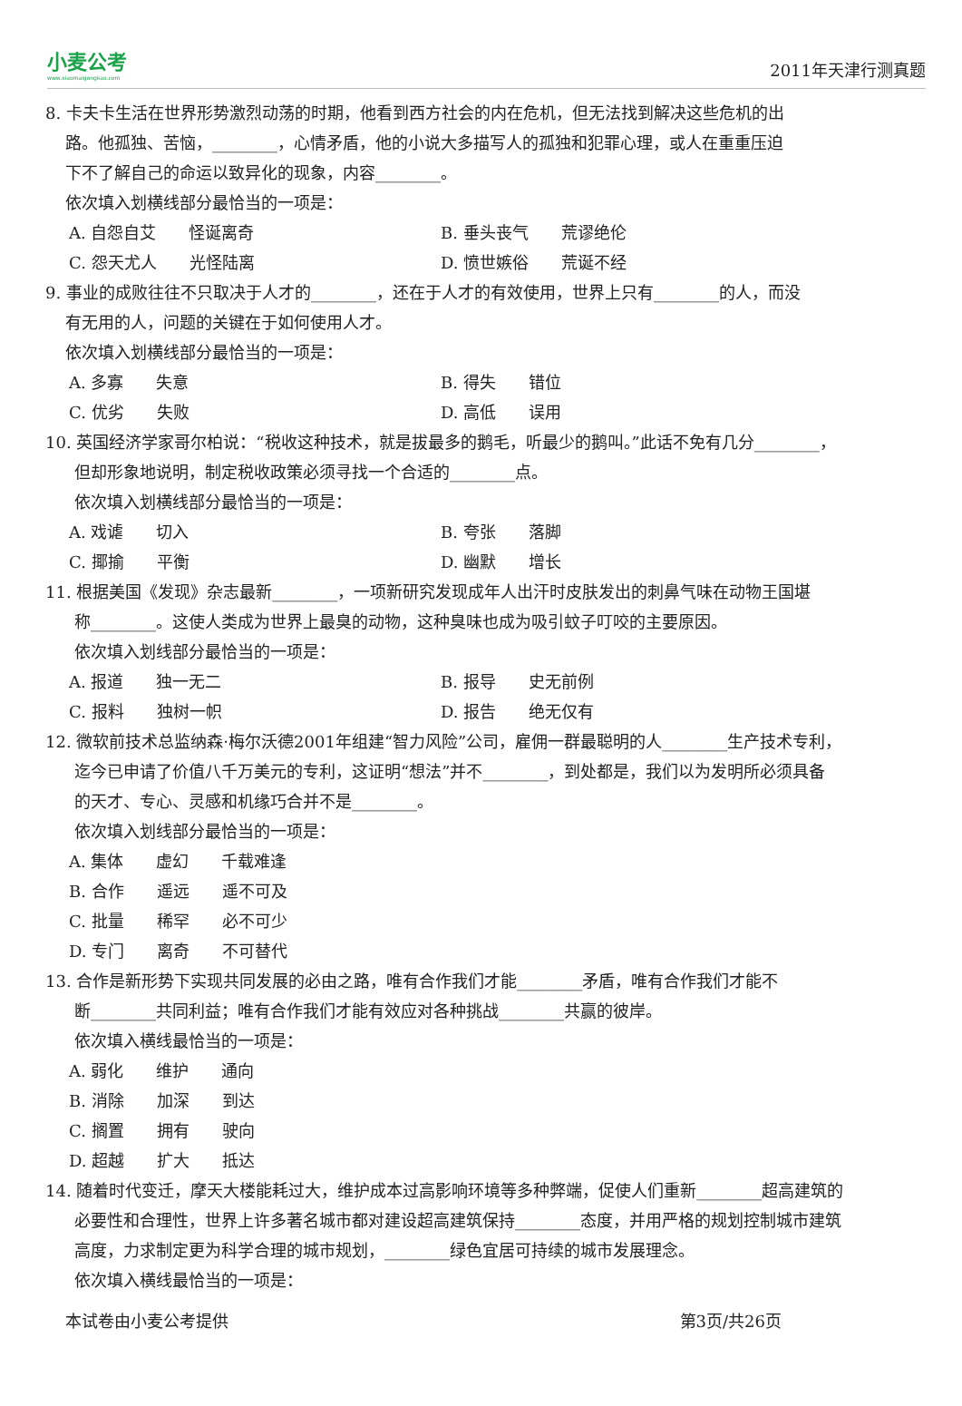小麦公考
www.xiaomaigongkao.com
2011年天津行测真题
8. 卡夫卡生活在世界形势激烈动荡的时期，他看到西方社会的内在危机，但无法找到解决这些危机的出
路。他孤独、苦恼，________，心情矛盾，他的小说大多描写人的孤独和犯罪心理，或人在重重压迫
下不了解自己的命运以致异化的现象，内容________。
依次填入划横线部分最恰当的一项是：
A. 自怨自艾　　怪诞离奇 B. 垂头丧气　　荒谬绝伦
C. 怨天尤人　　光怪陆离 D. 愤世嫉俗　　荒诞不经
9. 事业的成败往往不只取决于人才的________，还在于人才的有效使用，世界上只有________的人，而没
有无用的人，问题的关键在于如何使用人才。
依次填入划横线部分最恰当的一项是：
A. 多寡　　失意 B. 得失　　错位
C. 优劣　　失败 D. 高低　　误用
10. 英国经济学家哥尔柏说：“税收这种技术，就是拔最多的鹅毛，听最少的鹅叫。”此话不免有几分________，
但却形象地说明，制定税收政策必须寻找一个合适的________点。
依次填入划横线部分最恰当的一项是：
A. 戏谑　　切入 B. 夸张　　落脚
C. 揶揄　　平衡 D. 幽默　　增长
11. 根据美国《发现》杂志最新________，一项新研究发现成年人出汗时皮肤发出的刺鼻气味在动物王国堪
称________。这使人类成为世界上最臭的动物，这种臭味也成为吸引蚊子叮咬的主要原因。
依次填入划线部分最恰当的一项是：
A. 报道　　独一无二 B. 报导　　史无前例
C. 报料　　独树一帜 D. 报告　　绝无仅有
12. 微软前技术总监纳森·梅尔沃德2001年组建“智力风险”公司，雇佣一群最聪明的人________生产技术专利，
迄今已申请了价值八千万美元的专利，这证明“想法”并不________，到处都是，我们以为发明所必须具备
的天才、专心、灵感和机缘巧合并不是________。
依次填入划线部分最恰当的一项是：
A. 集体　　虚幻　　千载难逢
B. 合作　　遥远　　遥不可及
C. 批量　　稀罕　　必不可少
D. 专门　　离奇　　不可替代
13. 合作是新形势下实现共同发展的必由之路，唯有合作我们才能________矛盾，唯有合作我们才能不
断________共同利益；唯有合作我们才能有效应对各种挑战________共赢的彼岸。
依次填入横线最恰当的一项是：
A. 弱化　　维护　　通向
B. 消除　　加深　　到达
C. 搁置　　拥有　　驶向
D. 超越　　扩大　　抵达
14. 随着时代变迁，摩天大楼能耗过大，维护成本过高影响环境等多种弊端，促使人们重新________超高建筑的
必要性和合理性，世界上许多著名城市都对建设超高建筑保持________态度，并用严格的规划控制城市建筑
高度，力求制定更为科学合理的城市规划，________绿色宜居可持续的城市发展理念。
依次填入横线最恰当的一项是：
本试卷由小麦公考提供 第3页/共26页